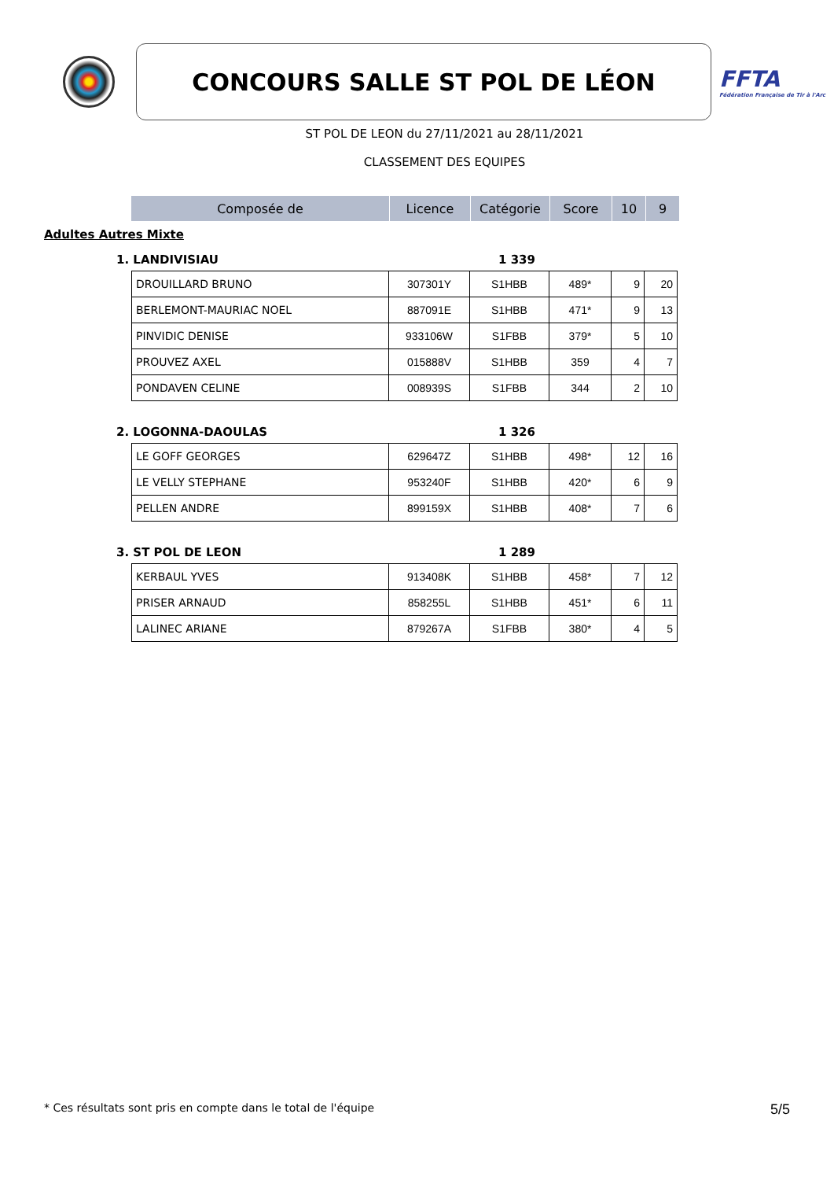CONCOURS SALLE ST POL DE LÉON
FFTA
Fédération Française de Tir à l'Arc
ST POL DE LEON du 27/11/2021 au 28/11/2021
CLASSEMENT DES EQUIPES
| Composée de | Licence | Catégorie | Score | 10 | 9 |
| --- | --- | --- | --- | --- | --- |
Adultes Autres Mixte
1. LANDIVISIAU 1 339
| DROUILLARD BRUNO | 307301Y | S1HBB | 489* | 9 | 20 |
| BERLEMONT-MAURIAC NOEL | 887091E | S1HBB | 471* | 9 | 13 |
| PINVIDIC DENISE | 933106W | S1FBB | 379* | 5 | 10 |
| PROUVEZ AXEL | 015888V | S1HBB | 359 | 4 | 7 |
| PONDAVEN CELINE | 008939S | S1FBB | 344 | 2 | 10 |
2. LOGONNA-DAOULAS 1 326
| LE GOFF GEORGES | 629647Z | S1HBB | 498* | 12 | 16 |
| LE VELLY STEPHANE | 953240F | S1HBB | 420* | 6 | 9 |
| PELLEN ANDRE | 899159X | S1HBB | 408* | 7 | 6 |
3. ST POL DE LEON 1 289
| KERBAUL YVES | 913408K | S1HBB | 458* | 7 | 12 |
| PRISER ARNAUD | 858255L | S1HBB | 451* | 6 | 11 |
| LALINEC ARIANE | 879267A | S1FBB | 380* | 4 | 5 |
* Ces résultats sont pris en compte dans le total de l'équipe 5/5